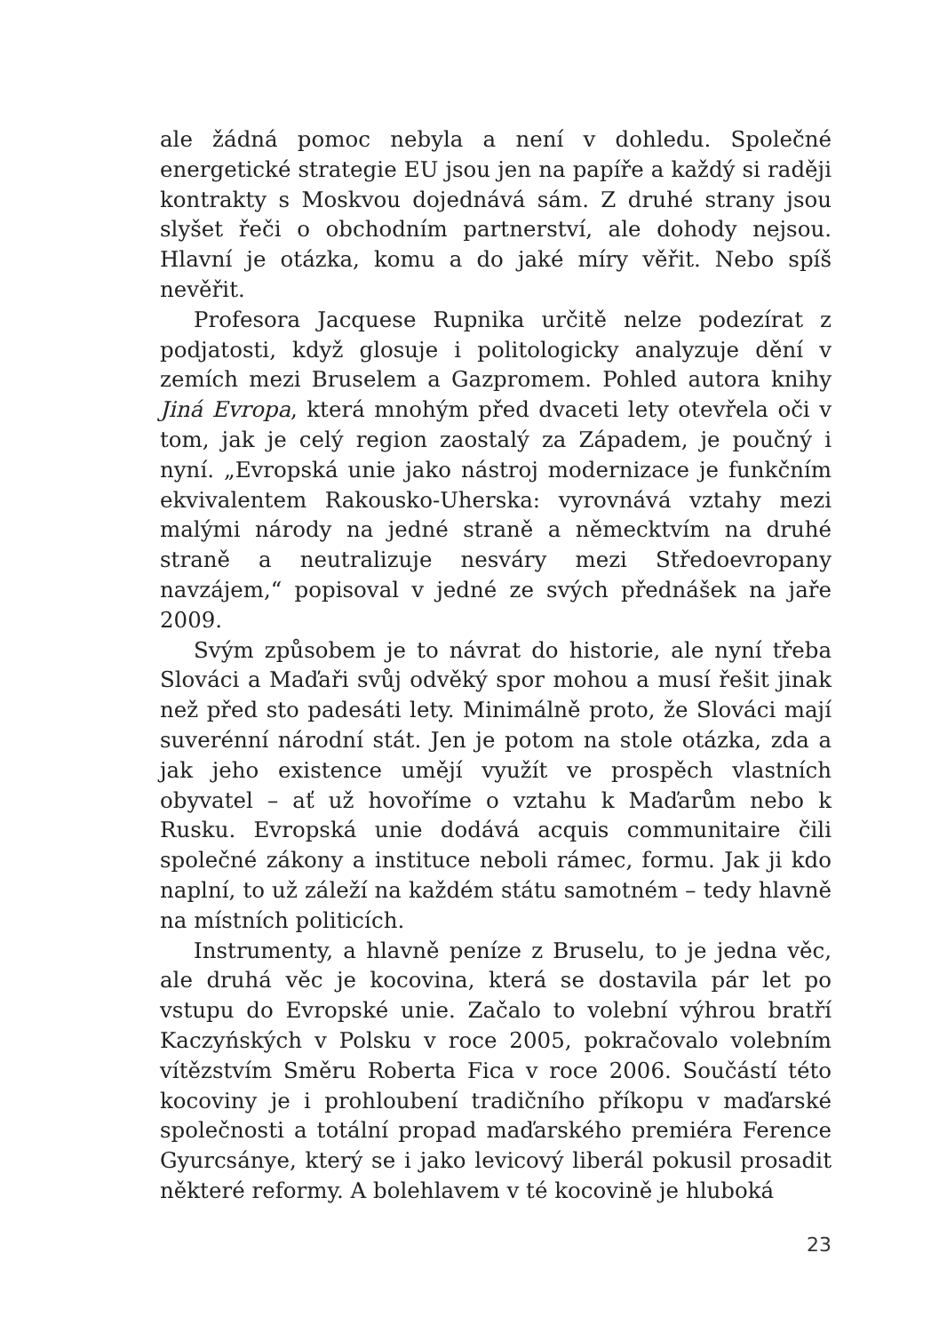ale žádná pomoc nebyla a není v dohledu. Společné energetické strategie EU jsou jen na papíře a každý si raději kontrakty s Moskvou dojednává sám. Z druhé strany jsou slyšet řeči o obchodním partnerství, ale dohody nejsou. Hlavní je otázka, komu a do jaké míry věřit. Nebo spíš nevěřit.
Profesora Jacquese Rupnika určitě nelze podezírat z podjatosti, když glosuje i politologicky analyzuje dění v zemích mezi Bruselem a Gazpromem. Pohled autora knihy Jiná Evropa, která mnohým před dvaceti lety otevřela oči v tom, jak je celý region zaostalý za Západem, je poučný i nyní. „Evropská unie jako nástroj modernizace je funkčním ekvivalentem Rakousko-Uherska: vyrovnává vztahy mezi malými národy na jedné straně a německtvím na druhé straně a neutralizuje nesváry mezi Středoevropany navzájem,“ popisoval v jedné ze svých přednášek na jaře 2009.
Svým způsobem je to návrat do historie, ale nyní třeba Slováci a Maďaři svůj odvěký spor mohou a musí řešit jinak než před sto padesáti lety. Minimálně proto, že Slováci mají suverénní národní stát. Jen je potom na stole otázka, zda a jak jeho existence umějí využít ve prospěch vlastních obyvatel – ať už hovoříme o vztahu k Maďarům nebo k Rusku. Evropská unie dodává acquis communitaire čili společné zákony a instituce neboli rámec, formu. Jak ji kdo naplní, to už záleží na každém státu samotném – tedy hlavně na místních politicích.
Instrumenty, a hlavně peníze z Bruselu, to je jedna věc, ale druhá věc je kocovina, která se dostavila pár let po vstupu do Evropské unie. Začalo to volební výhrou bratří Kaczyńských v Polsku v roce 2005, pokračovalo volebním vítězstvím Směru Roberta Fica v roce 2006. Součástí této kocoviny je i prohloubení tradičního příkopu v maďarské společnosti a totální propad maďarského premiéra Ference Gyurcsánye, který se i jako levicový liberál pokusil prosadit některé reformy. A bolehlavem v té kocovině je hluboká
23